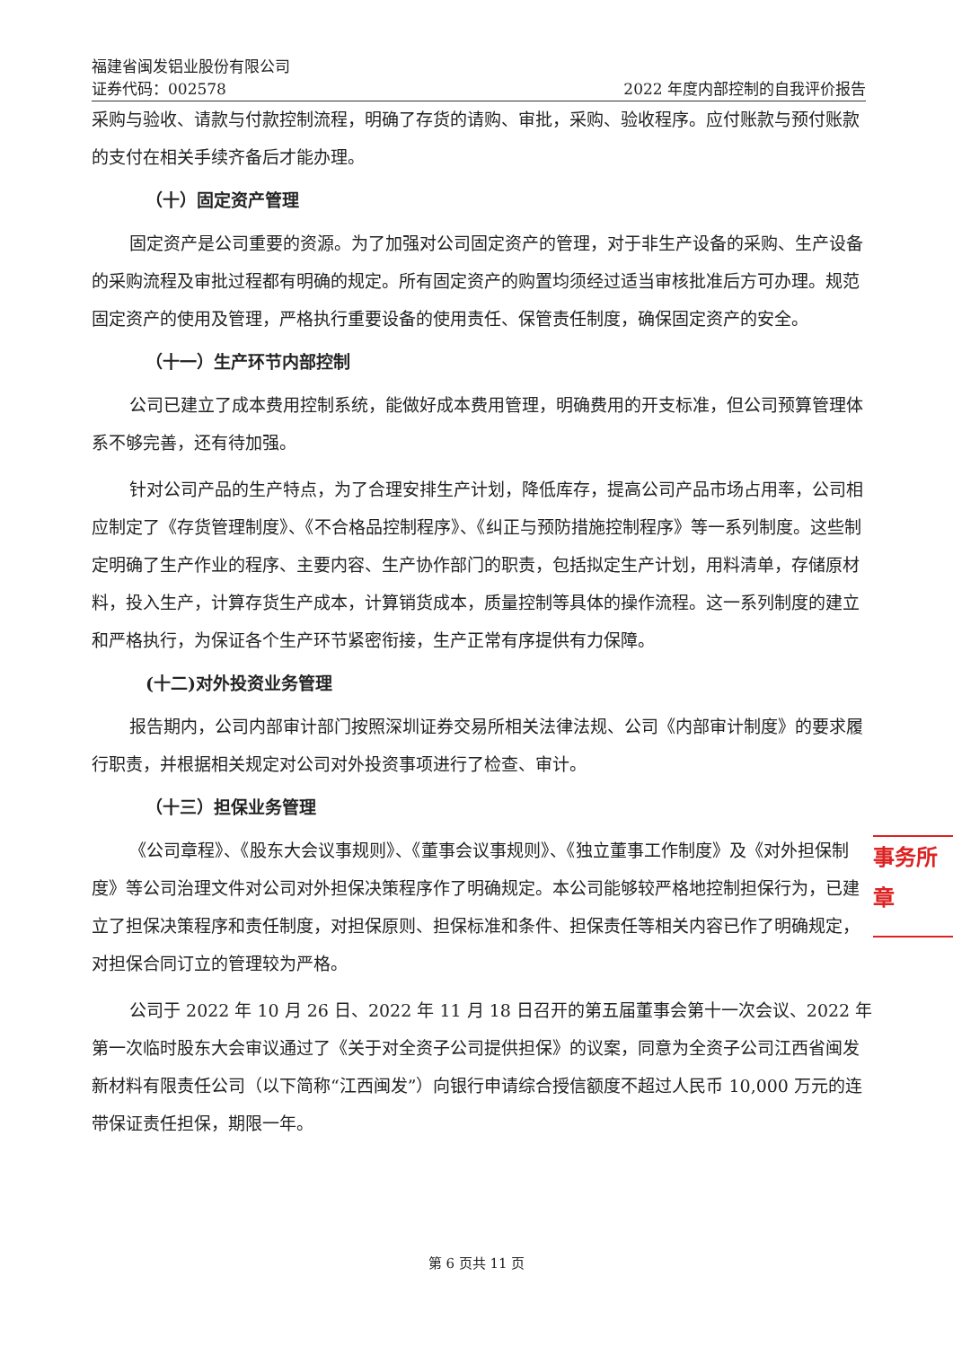福建省闽发铝业股份有限公司
证券代码：002578 2022 年度内部控制的自我评价报告
采购与验收、请款与付款控制流程，明确了存货的请购、审批，采购、验收程序。应付账款与预付账款的支付在相关手续齐备后才能办理。
（十）固定资产管理
固定资产是公司重要的资源。为了加强对公司固定资产的管理，对于非生产设备的采购、生产设备的采购流程及审批过程都有明确的规定。所有固定资产的购置均须经过适当审核批准后方可办理。规范固定资产的使用及管理，严格执行重要设备的使用责任、保管责任制度，确保固定资产的安全。
（十一）生产环节内部控制
公司已建立了成本费用控制系统，能做好成本费用管理，明确费用的开支标准，但公司预算管理体系不够完善，还有待加强。
针对公司产品的生产特点，为了合理安排生产计划，降低库存，提高公司产品市场占用率，公司相应制定了《存货管理制度》、《不合格品控制程序》、《纠正与预防措施控制程序》等一系列制度。这些制定明确了生产作业的程序、主要内容、生产协作部门的职责，包括拟定生产计划，用料清单，存储原材料，投入生产，计算存货生产成本，计算销货成本，质量控制等具体的操作流程。这一系列制度的建立和严格执行，为保证各个生产环节紧密衔接，生产正常有序提供有力保障。
(十二)对外投资业务管理
报告期内，公司内部审计部门按照深圳证券交易所相关法律法规、公司《内部审计制度》的要求履行职责，并根据相关规定对公司对外投资事项进行了检查、审计。
（十三）担保业务管理
《公司章程》、《股东大会议事规则》、《董事会议事规则》、《独立董事工作制度》及《对外担保制度》等公司治理文件对公司对外担保决策程序作了明确规定。本公司能够较严格地控制担保行为，已建立了担保决策程序和责任制度，对担保原则、担保标准和条件、担保责任等相关内容已作了明确规定，对担保合同订立的管理较为严格。
公司于 2022 年 10 月 26 日、2022 年 11 月 18 日召开的第五届董事会第十一次会议、2022 年第一次临时股东大会审议通过了《关于对全资子公司提供担保》的议案，同意为全资子公司江西省闽发新材料有限责任公司（以下简称“江西闽发”）向银行申请综合授信额度不超过人民币 10,000 万元的连带保证责任担保，期限一年。
事务所
章
第 6 页共 11 页